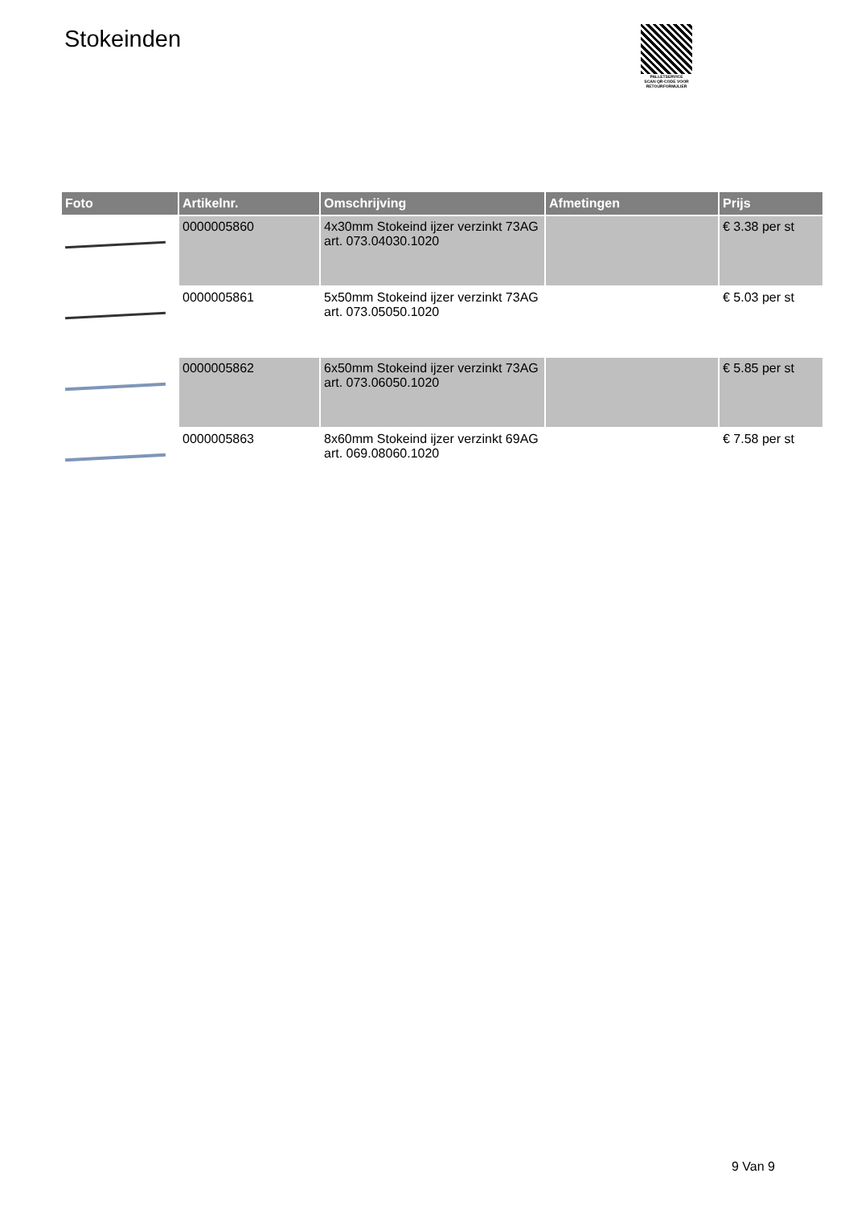Stokeinden
PALLETSERVICE
SCAN QR-CODE VOOR RETOURFORMULIER
| Foto | Artikelnr. | Omschrijving | Afmetingen | Prijs |
| --- | --- | --- | --- | --- |
| | 0000005860 | 4x30mm Stokeind ijzer verzinkt 73AG art. 073.04030.1020 | | € 3.38 per st |
| | 0000005861 | 5x50mm Stokeind ijzer verzinkt 73AG art. 073.05050.1020 | | € 5.03 per st |
| | 0000005862 | 6x50mm Stokeind ijzer verzinkt 73AG art. 073.06050.1020 | | € 5.85 per st |
| | 0000005863 | 8x60mm Stokeind ijzer verzinkt 69AG art. 069.08060.1020 | | € 7.58 per st |
9 Van 9